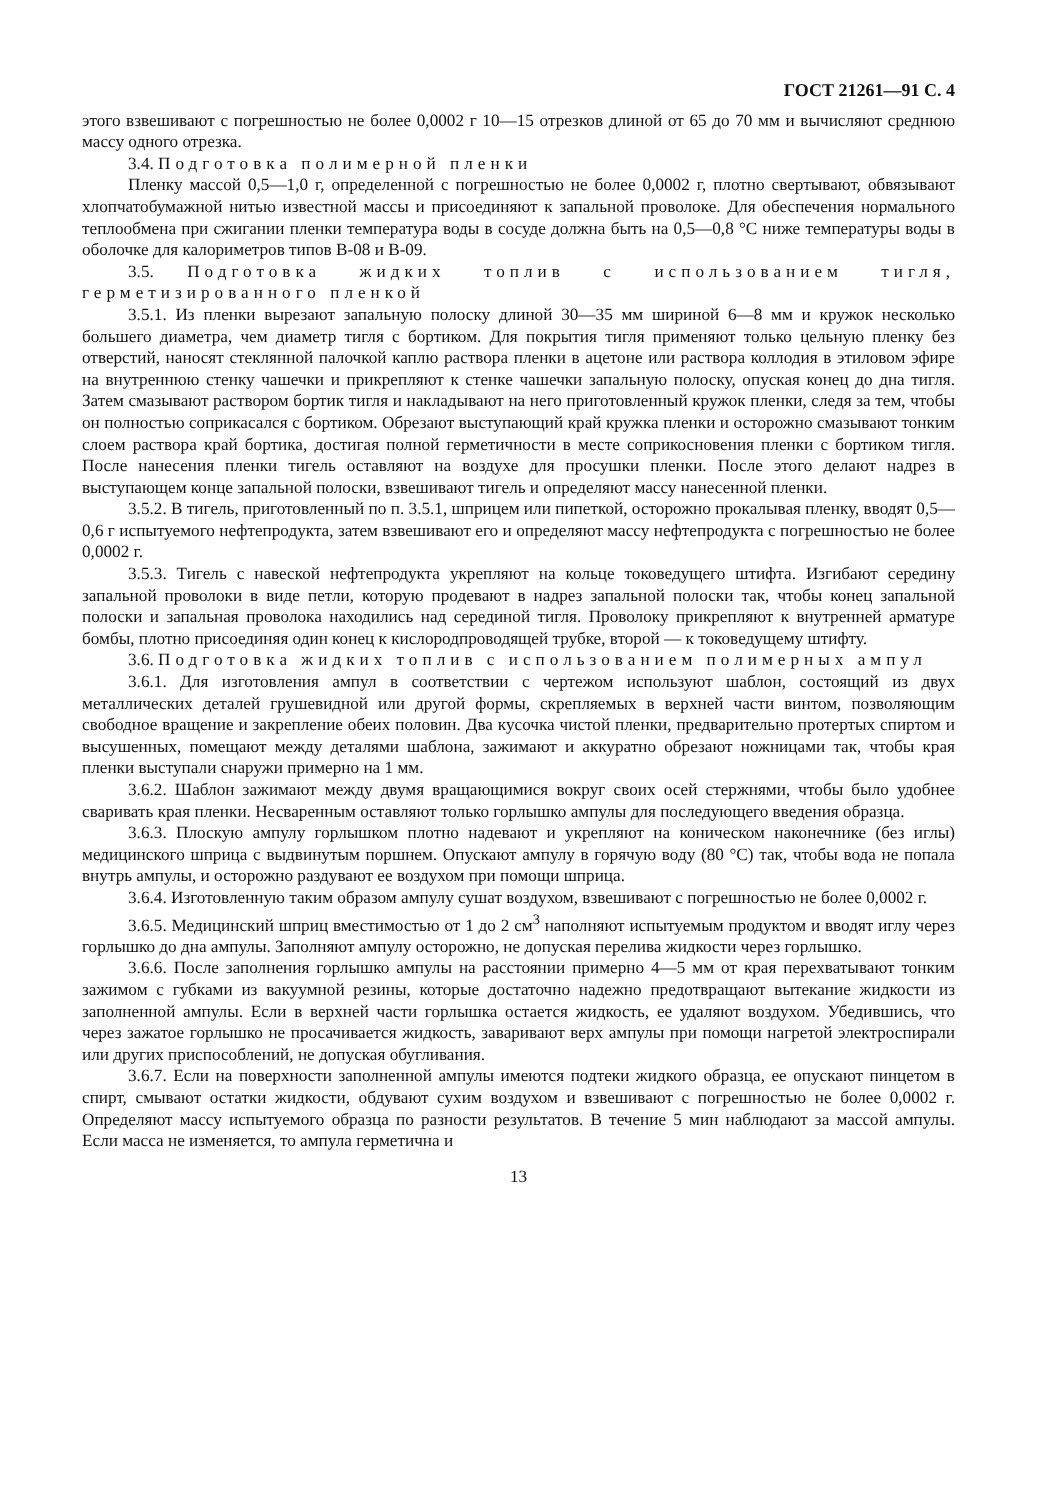ГОСТ 21261—91 С. 4
этого взвешивают с погрешностью не более 0,0002 г 10—15 отрезков длиной от 65 до 70 мм и вычисляют среднюю массу одного отрезка.
3.4. Подготовка полимерной пленки
Пленку массой 0,5—1,0 г, определенной с погрешностью не более 0,0002 г, плотно свертывают, обвязывают хлопчатобумажной нитью известной массы и присоединяют к запальной проволоке. Для обеспечения нормального теплообмена при сжигании пленки температура воды в сосуде должна быть на 0,5—0,8 °С ниже температуры воды в оболочке для калориметров типов В-08 и В-09.
3.5. Подготовка жидких топлив с использованием тигля, герметизированного пленкой
3.5.1. Из пленки вырезают запальную полоску длиной 30—35 мм шириной 6—8 мм и кружок несколько большего диаметра, чем диаметр тигля с бортиком. Для покрытия тигля применяют только цельную пленку без отверстий, наносят стеклянной палочкой каплю раствора пленки в ацетоне или раствора коллодия в этиловом эфире на внутреннюю стенку чашечки и прикрепляют к стенке чашечки запальную полоску, опуская конец до дна тигля. Затем смазывают раствором бортик тигля и накладывают на него приготовленный кружок пленки, следя за тем, чтобы он полностью соприкасался с бортиком. Обрезают выступающий край кружка пленки и осторожно смазывают тонким слоем раствора край бортика, достигая полной герметичности в месте соприкосновения пленки с бортиком тигля. После нанесения пленки тигель оставляют на воздухе для просушки пленки. После этого делают надрез в выступающем конце запальной полоски, взвешивают тигель и определяют массу нанесенной пленки.
3.5.2. В тигель, приготовленный по п. 3.5.1, шприцем или пипеткой, осторожно прокалывая пленку, вводят 0,5—0,6 г испытуемого нефтепродукта, затем взвешивают его и определяют массу нефтепродукта с погрешностью не более 0,0002 г.
3.5.3. Тигель с навеской нефтепродукта укрепляют на кольце токоведущего штифта. Изгибают середину запальной проволоки в виде петли, которую продевают в надрез запальной полоски так, чтобы конец запальной полоски и запальная проволока находились над серединой тигля. Проволоку прикрепляют к внутренней арматуре бомбы, плотно присоединяя один конец к кислородпроводящей трубке, второй — к токоведущему штифту.
3.6. Подготовка жидких топлив с использованием полимерных ампул
3.6.1. Для изготовления ампул в соответствии с чертежом используют шаблон, состоящий из двух металлических деталей грушевидной или другой формы, скрепляемых в верхней части винтом, позволяющим свободное вращение и закрепление обеих половин. Два кусочка чистой пленки, предварительно протертых спиртом и высушенных, помещают между деталями шаблона, зажимают и аккуратно обрезают ножницами так, чтобы края пленки выступали снаружи примерно на 1 мм.
3.6.2. Шаблон зажимают между двумя вращающимися вокруг своих осей стержнями, чтобы было удобнее сваривать края пленки. Несваренным оставляют только горлышко ампулы для последующего введения образца.
3.6.3. Плоскую ампулу горлышком плотно надевают и укрепляют на коническом наконечнике (без иглы) медицинского шприца с выдвинутым поршнем. Опускают ампулу в горячую воду (80 °С) так, чтобы вода не попала внутрь ампулы, и осторожно раздувают ее воздухом при помощи шприца.
3.6.4. Изготовленную таким образом ампулу сушат воздухом, взвешивают с погрешностью не более 0,0002 г.
3.6.5. Медицинский шприц вместимостью от 1 до 2 см<sup>3</sup> наполняют испытуемым продуктом и вводят иглу через горлышко до дна ампулы. Заполняют ампулу осторожно, не допуская перелива жидкости через горлышко.
3.6.6. После заполнения горлышко ампулы на расстоянии примерно 4—5 мм от края перехватывают тонким зажимом с губками из вакуумной резины, которые достаточно надежно предотвращают вытекание жидкости из заполненной ампулы. Если в верхней части горлышка остается жидкость, ее удаляют воздухом. Убедившись, что через зажатое горлышко не просачивается жидкость, заваривают верх ампулы при помощи нагретой электроспирали или других приспособлений, не допуская обугливания.
3.6.7. Если на поверхности заполненной ампулы имеются подтеки жидкого образца, ее опускают пинцетом в спирт, смывают остатки жидкости, обдувают сухим воздухом и взвешивают с погрешностью не более 0,0002 г. Определяют массу испытуемого образца по разности результатов. В течение 5 мин наблюдают за массой ампулы. Если масса не изменяется, то ампула герметична и
13